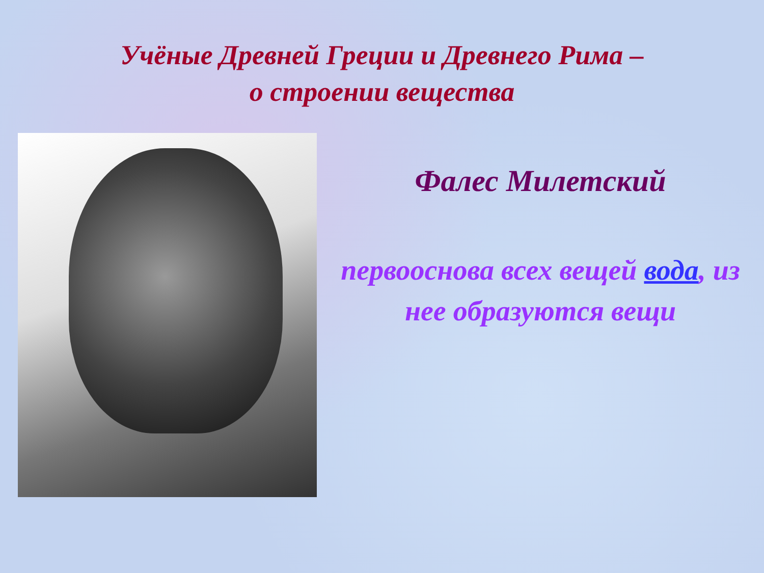Учёные Древней Греции и Древнего Рима –
о строении вещества
Фалес Милетский
первооснова всех вещей вода, из нее образуются вещи